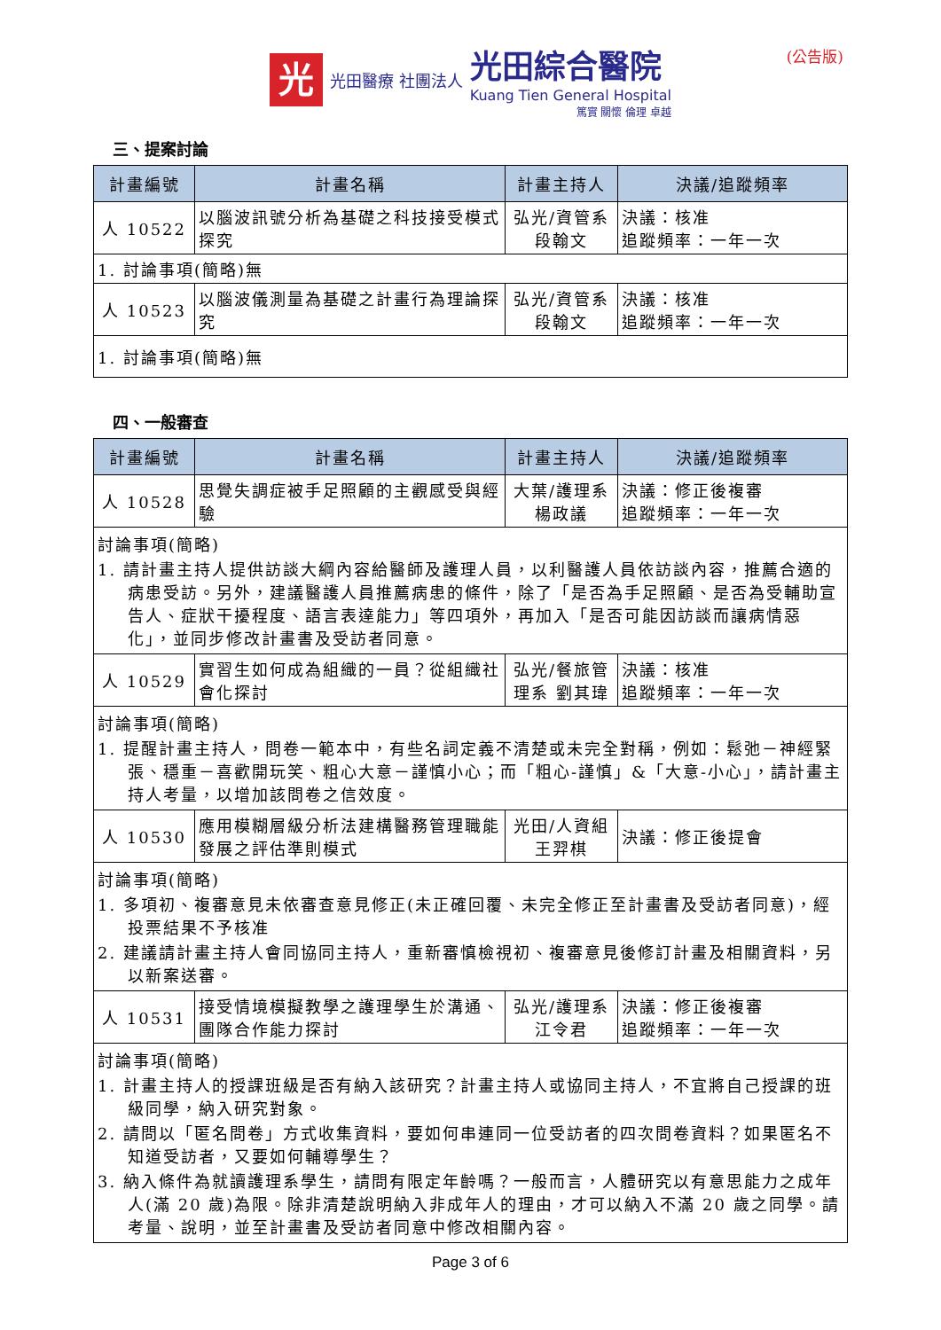(公告版)
光
光田醫療 社團法人
光田綜合醫院
Kuang Tien General Hospital
篤實 關懷 倫理 卓越
三、提案討論
| 計畫編號 | 計畫名稱 | 計畫主持人 | 決議/追蹤頻率 |
| --- | --- | --- | --- |
| 人 10522 | 以腦波訊號分析為基礎之科技接受模式探究 | 弘光/資管系 段翰文 | 決議：核准 追蹤頻率：一年一次 |
| 1. 討論事項(簡略)無 | | | |
| 人 10523 | 以腦波儀測量為基礎之計畫行為理論探究 | 弘光/資管系 段翰文 | 決議：核准 追蹤頻率：一年一次 |
| 1. 討論事項(簡略)無 | | | |
四、一般審查
| 計畫編號 | 計畫名稱 | 計畫主持人 | 決議/追蹤頻率 |
| --- | --- | --- | --- |
| 人 10528 | 思覺失調症被手足照顧的主觀感受與經驗 | 大葉/護理系 楊政議 | 決議：修正後複審 追蹤頻率：一年一次 |
| 討論事項(簡略) 1. 請計畫主持人提供訪談大綱內容給醫師及護理人員，以利醫護人員依訪談內容，推薦合適的病患受訪。另外，建議醫護人員推薦病患的條件，除了「是否為手足照顧、是否為受輔助宣告人、症狀干擾程度、語言表達能力」等四項外，再加入「是否可能因訪談而讓病情惡化」，並同步修改計畫書及受訪者同意。 | | | |
| 人 10529 | 實習生如何成為組織的一員？從組織社會化探討 | 弘光/餐旅管理系 劉其瑋 | 決議：核准 追蹤頻率：一年一次 |
| 討論事項(簡略) 1. 提醒計畫主持人，問卷一範本中，有些名詞定義不清楚或未完全對稱，例如：鬆弛－神經緊張、穩重－喜歡開玩笑、粗心大意－謹慎小心；而「粗心-謹慎」&「大意-小心」，請計畫主持人考量，以增加該問卷之信效度。 | | | |
| 人 10530 | 應用模糊層級分析法建構醫務管理職能發展之評估準則模式 | 光田/人資組 王羿棋 | 決議：修正後提會 |
| 討論事項(簡略) 1. 多項初、複審意見未依審查意見修正(未正確回覆、未完全修正至計畫書及受訪者同意)，經投票結果不予核准 2. 建議請計畫主持人會同協同主持人，重新審慎檢視初、複審意見後修訂計畫及相關資料，另以新案送審。 | | | |
| 人 10531 | 接受情境模擬教學之護理學生於溝通、團隊合作能力探討 | 弘光/護理系 江令君 | 決議：修正後複審 追蹤頻率：一年一次 |
| 討論事項(簡略) 1. 計畫主持人的授課班級是否有納入該研究？計畫主持人或協同主持人，不宜將自己授課的班級同學，納入研究對象。 2. 請問以「匿名問卷」方式收集資料，要如何串連同一位受訪者的四次問卷資料？如果匿名不知道受訪者，又要如何輔導學生？ 3. 納入條件為就讀護理系學生，請問有限定年齡嗎？一般而言，人體研究以有意思能力之成年人(滿 20 歲)為限。除非清楚說明納入非成年人的理由，才可以納入不滿 20 歲之同學。請考量、說明，並至計畫書及受訪者同意中修改相關內容。 | | | |
Page 3 of 6